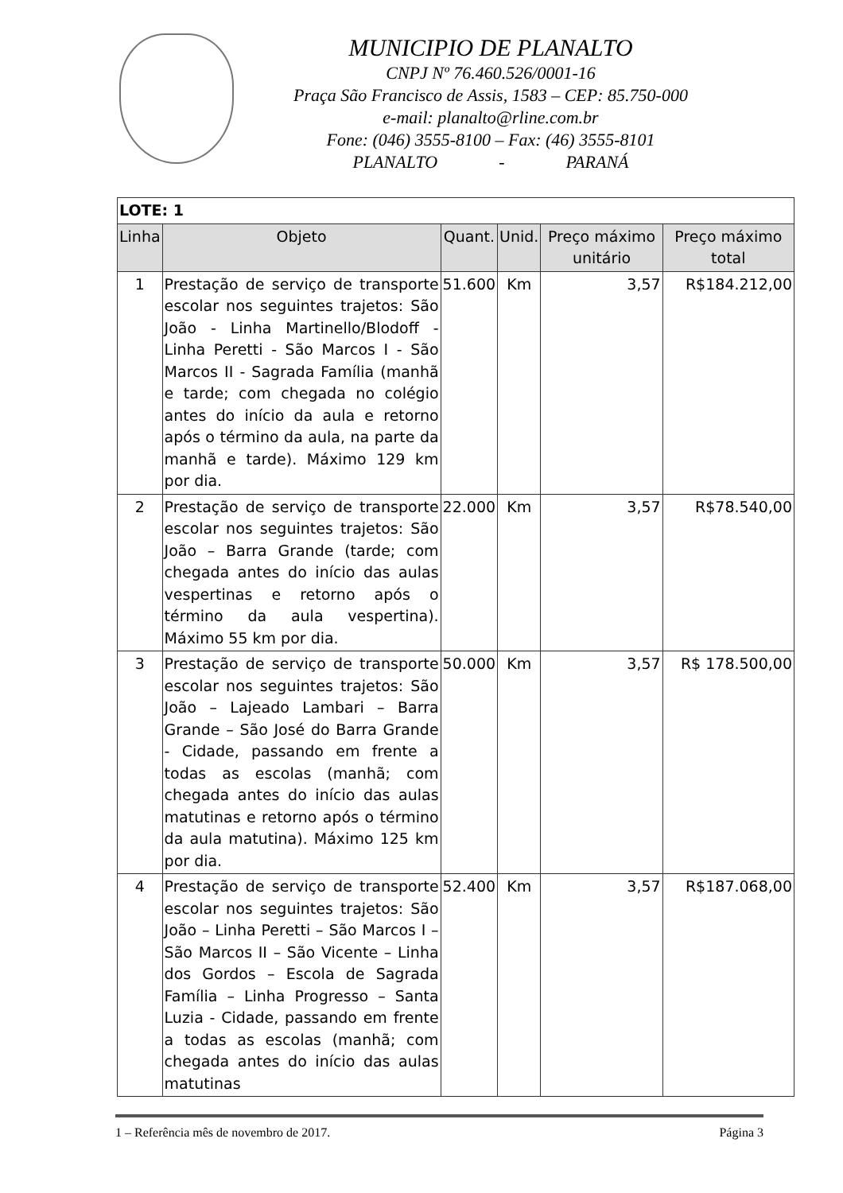MUNICIPIO DE PLANALTO
CNPJ Nº 76.460.526/0001-16
Praça São Francisco de Assis, 1583 – CEP: 85.750-000
e-mail: planalto@rline.com.br
Fone: (046) 3555-8100 – Fax: (46) 3555-8101
PLANALTO - PARANÁ
| LOTE: 1 | | | | | |
| Linha | Objeto | Quant. | Unid. | Preço máximo unitário | Preço máximo total |
| 1 | Prestação de serviço de transporte escolar nos seguintes trajetos: São João - Linha Martinello/Blodoff - Linha Peretti - São Marcos I - São Marcos II - Sagrada Família (manhã e tarde; com chegada no colégio antes do início da aula e retorno após o término da aula, na parte da manhã e tarde). Máximo 129 km por dia. | 51.600 | Km | 3,57 | R$184.212,00 |
| 2 | Prestação de serviço de transporte escolar nos seguintes trajetos: São João – Barra Grande (tarde; com chegada antes do início das aulas vespertinas e retorno após o término da aula vespertina). Máximo 55 km por dia. | 22.000 | Km | 3,57 | R$78.540,00 |
| 3 | Prestação de serviço de transporte escolar nos seguintes trajetos: São João – Lajeado Lambari – Barra Grande – São José do Barra Grande - Cidade, passando em frente a todas as escolas (manhã; com chegada antes do início das aulas matutinas e retorno após o término da aula matutina). Máximo 125 km por dia. | 50.000 | Km | 3,57 | R$ 178.500,00 |
| 4 | Prestação de serviço de transporte escolar nos seguintes trajetos: São João – Linha Peretti – São Marcos I – São Marcos II – São Vicente – Linha dos Gordos – Escola de Sagrada Família – Linha Progresso – Santa Luzia - Cidade, passando em frente a todas as escolas (manhã; com chegada antes do início das aulas matutinas | 52.400 | Km | 3,57 | R$187.068,00 |
1 – Referência mês de novembro de 2017. Página 3